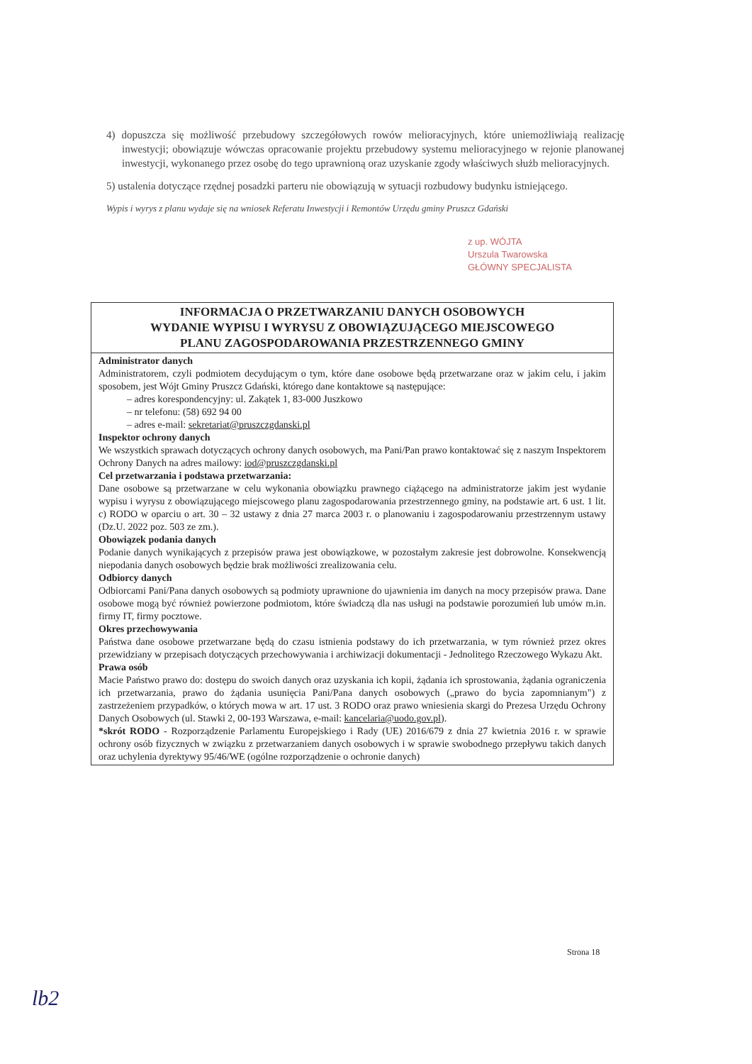4) dopuszcza się możliwość przebudowy szczegółowych rowów melioracyjnych, które uniemożliwiają realizację inwestycji; obowiązuje wówczas opracowanie projektu przebudowy systemu melioracyjnego w rejonie planowanej inwestycji, wykonanego przez osobę do tego uprawnioną oraz uzyskanie zgody właściwych służb melioracyjnych.
5) ustalenia dotyczące rzędnej posadzki parteru nie obowiązują w sytuacji rozbudowy budynku istniejącego.
Wypis i wyrys z planu wydaje się na wniosek Referatu Inwestycji i Remontów Urzędu gminy Pruszcz Gdański
z up. WÓJTA
Urszula Twarowska
GŁÓWNY SPECJALISTA
INFORMACJA O PRZETWARZANIU DANYCH OSOBOWYCH
WYDANIE WYPISU I WYRYSU Z OBOWIĄZUJĄCEGO MIEJSCOWEGO
PLANU ZAGOSPODAROWANIA PRZESTRZENNEGO GMINY
Administrator danych
Administratorem, czyli podmiotem decydującym o tym, które dane osobowe będą przetwarzane oraz w jakim celu, i jakim sposobem, jest Wójt Gminy Pruszcz Gdański, którego dane kontaktowe są następujące:
– adres korespondencyjny: ul. Zakątek 1, 83-000 Juszkowo
– nr telefonu: (58) 692 94 00
– adres e-mail: sekretariat@pruszczgdanski.pl
Inspektor ochrony danych
We wszystkich sprawach dotyczących ochrony danych osobowych, ma Pani/Pan prawo kontaktować się z naszym Inspektorem Ochrony Danych na adres mailowy: iod@pruszczgdanski.pl
Cel przetwarzania i podstawa przetwarzania:
Dane osobowe są przetwarzane w celu wykonania obowiązku prawnego ciążącego na administratorze jakim jest wydanie wypisu i wyrysu z obowiązującego miejscowego planu zagospodarowania przestrzennego gminy, na podstawie art. 6 ust. 1 lit. c) RODO w oparciu o art. 30 – 32 ustawy z dnia 27 marca 2003 r. o planowaniu i zagospodarowaniu przestrzennym ustawy (Dz.U. 2022 poz. 503 ze zm.).
Obowiązek podania danych
Podanie danych wynikających z przepisów prawa jest obowiązkowe, w pozostałym zakresie jest dobrowolne. Konsekwencją niepodania danych osobowych będzie brak możliwości zrealizowania celu.
Odbiorcy danych
Odbiorcami Pani/Pana danych osobowych są podmioty uprawnione do ujawnienia im danych na mocy przepisów prawa. Dane osobowe mogą być również powierzone podmiotom, które świadczą dla nas usługi na podstawie porozumień lub umów m.in. firmy IT, firmy pocztowe.
Okres przechowywania
Państwa dane osobowe przetwarzane będą do czasu istnienia podstawy do ich przetwarzania, w tym również przez okres przewidziany w przepisach dotyczących przechowywania i archiwizacji dokumentacji - Jednolitego Rzeczowego Wykazu Akt.
Prawa osób
Macie Państwo prawo do: dostępu do swoich danych oraz uzyskania ich kopii, żądania ich sprostowania, żądania ograniczenia ich przetwarzania, prawo do żądania usunięcia Pani/Pana danych osobowych („prawo do bycia zapomnianym") z zastrzeżeniem przypadków, o których mowa w art. 17 ust. 3 RODO oraz prawo wniesienia skargi do Prezesa Urzędu Ochrony Danych Osobowych (ul. Stawki 2, 00-193 Warszawa, e-mail: kancelaria@uodo.gov.pl).
*skrót RODO - Rozporządzenie Parlamentu Europejskiego i Rady (UE) 2016/679 z dnia 27 kwietnia 2016 r. w sprawie ochrony osób fizycznych w związku z przetwarzaniem danych osobowych i w sprawie swobodnego przepływu takich danych oraz uchylenia dyrektywy 95/46/WE (ogólne rozporządzenie o ochronie danych)
Strona 18
lb2